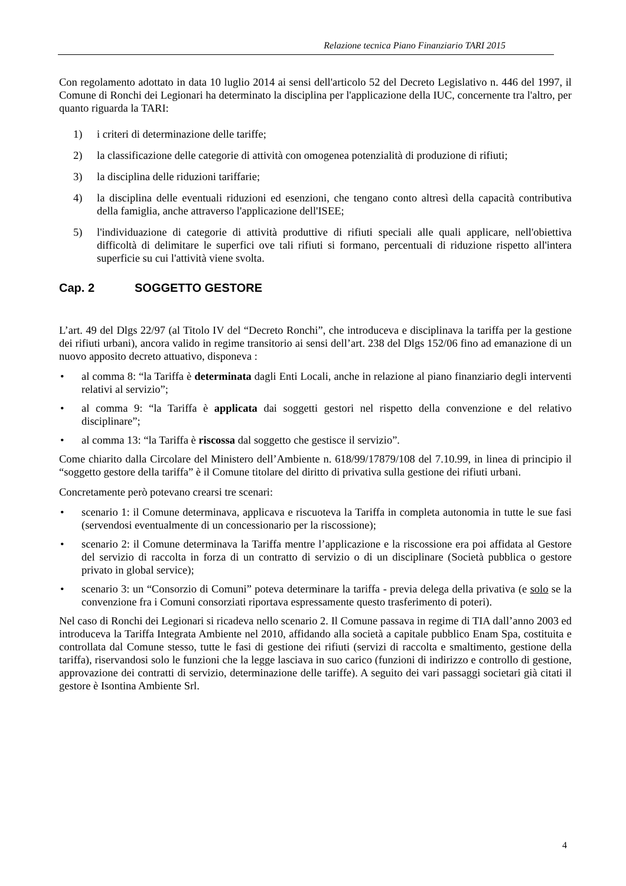Relazione tecnica Piano Finanziario TARI 2015
Con regolamento adottato in data 10 luglio 2014 ai sensi dell'articolo 52 del Decreto Legislativo n. 446 del 1997, il Comune di Ronchi dei Legionari ha determinato la disciplina per l'applicazione della IUC, concernente tra l'altro, per quanto riguarda la TARI:
1) i criteri di determinazione delle tariffe;
2) la classificazione delle categorie di attività con omogenea potenzialità di produzione di rifiuti;
3) la disciplina delle riduzioni tariffarie;
4) la disciplina delle eventuali riduzioni ed esenzioni, che tengano conto altresì della capacità contributiva della famiglia, anche attraverso l'applicazione dell'ISEE;
5) l'individuazione di categorie di attività produttive di rifiuti speciali alle quali applicare, nell'obiettiva difficoltà di delimitare le superfici ove tali rifiuti si formano, percentuali di riduzione rispetto all'intera superficie su cui l'attività viene svolta.
Cap. 2 SOGGETTO GESTORE
L’art. 49 del Dlgs 22/97 (al Titolo IV del “Decreto Ronchi”, che introduceva e disciplinava la tariffa per la gestione dei rifiuti urbani), ancora valido in regime transitorio ai sensi dell’art. 238 del Dlgs 152/06 fino ad emanazione di un nuovo apposito decreto attuativo, disponeva :
• al comma 8: “la Tariffa è determinata dagli Enti Locali, anche in relazione al piano finanziario degli interventi relativi al servizio”;
• al comma 9: “la Tariffa è applicata dai soggetti gestori nel rispetto della convenzione e del relativo disciplinare”;
• al comma 13: “la Tariffa è riscossa dal soggetto che gestisce il servizio”.
Come chiarito dalla Circolare del Ministero dell’Ambiente n. 618/99/17879/108 del 7.10.99, in linea di principio il “soggetto gestore della tariffa” è il Comune titolare del diritto di privativa sulla gestione dei rifiuti urbani.
Concretamente però potevano crearsi tre scenari:
• scenario 1: il Comune determinava, applicava e riscuoteva la Tariffa in completa autonomia in tutte le sue fasi (servendosi eventualmente di un concessionario per la riscossione);
• scenario 2: il Comune determinava la Tariffa mentre l’applicazione e la riscossione era poi affidata al Gestore del servizio di raccolta in forza di un contratto di servizio o di un disciplinare (Società pubblica o gestore privato in global service);
• scenario 3: un “Consorzio di Comuni” poteva determinare la tariffa - previa delega della privativa (e solo se la convenzione fra i Comuni consorziati riportava espressamente questo trasferimento di poteri).
Nel caso di Ronchi dei Legionari si ricadeva nello scenario 2. Il Comune passava in regime di TIA dall’anno 2003 ed introduceva la Tariffa Integrata Ambiente nel 2010, affidando alla società a capitale pubblico Enam Spa, costituita e controllata dal Comune stesso, tutte le fasi di gestione dei rifiuti (servizi di raccolta e smaltimento, gestione della tariffa), riservandosi solo le funzioni che la legge lasciava in suo carico (funzioni di indirizzo e controllo di gestione, approvazione dei contratti di servizio, determinazione delle tariffe). A seguito dei vari passaggi societari già citati il gestore è Isontina Ambiente Srl.
4